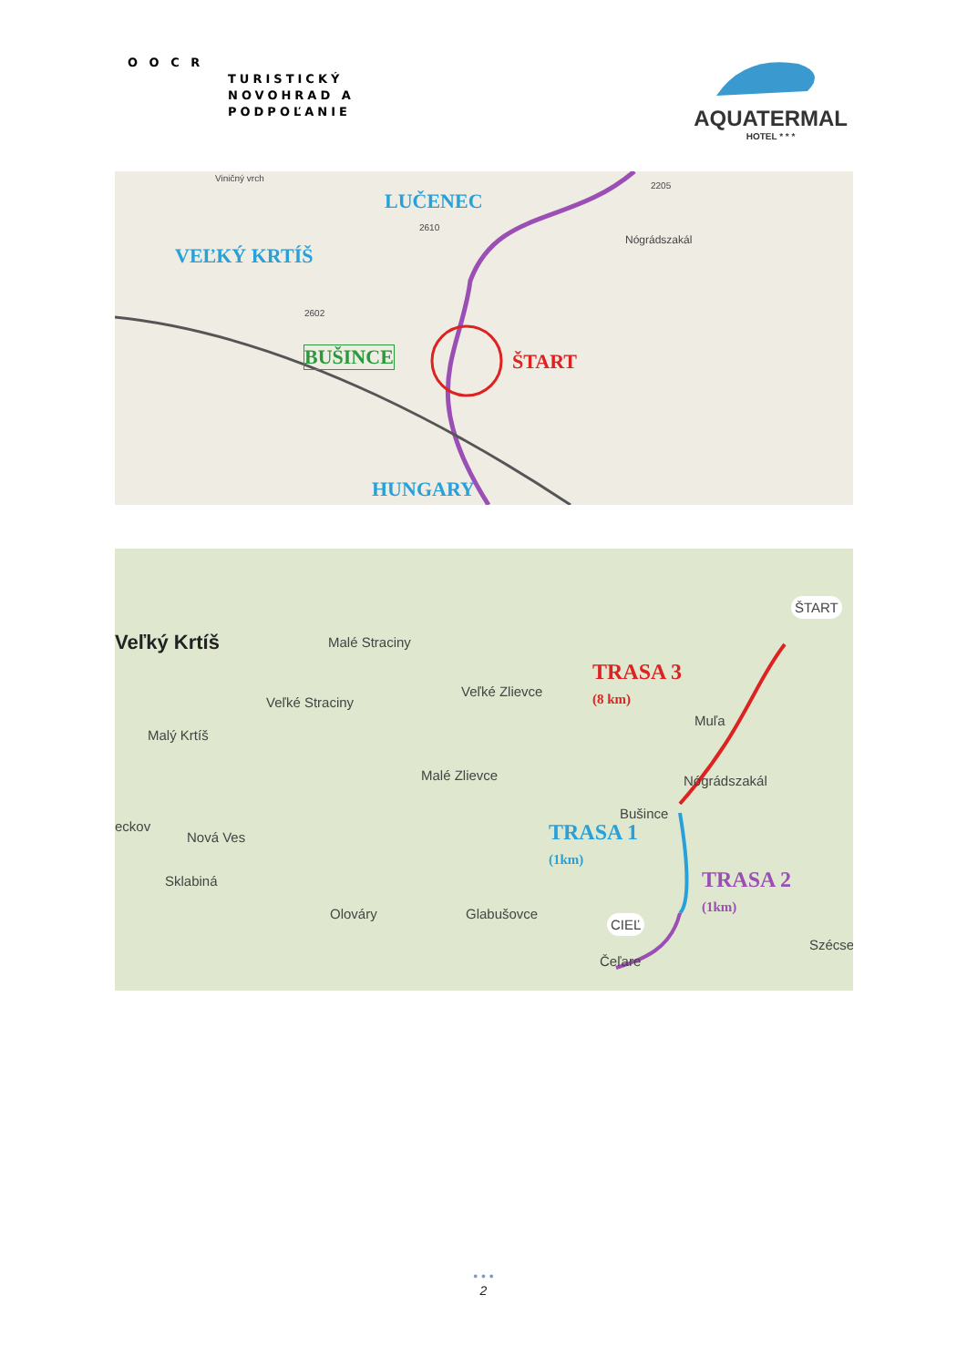O O C R
TURISTICKÝ
NOVOHRAD A
PODPOĽANIE
AQUATERMAL
HOTEL * * *
Viničný vrch
LUČENEC
VEĽKÝ KRTÍŠ
BUŠINCE ŠTART
HUNGARY
Nógrádszakál
2602
2610
2205
Veľký Krtíš Malé Straciny
Veľké Zlievce
Veľké Straciny
Malý Krtíš
Muľa
Malé Zlievce Nógrádszakál
Bušince
eckov
Nová Ves
Sklabiná
Olováry Glabušovce
Szécse
Čeľare
ŠTART
CIEĽ
TRASA 3
(8 km)
TRASA 1
(1km)
TRASA 2
(1km)
• • •
2